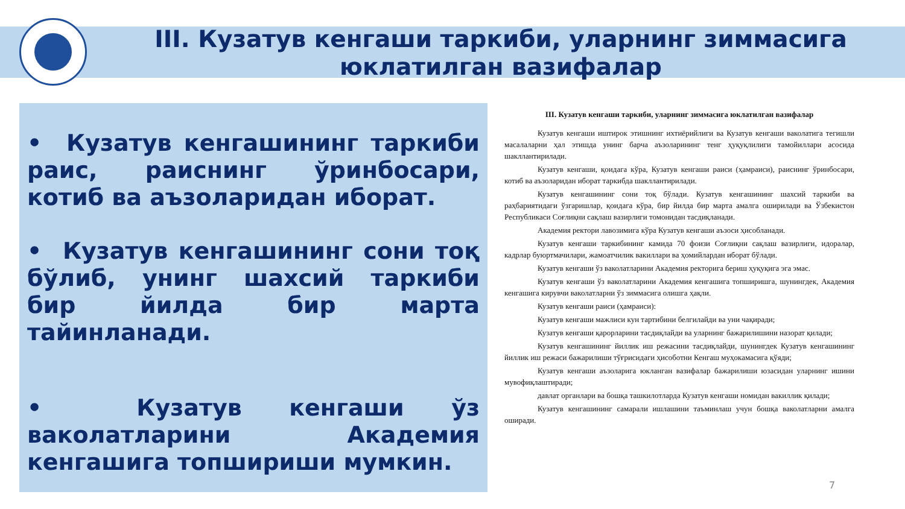III. Кузатув кенгаши таркиби, уларнинг зиммасига юклатилган вазифалар
• Кузатув кенгашининг таркиби раис, раиснинг ўринбосари, котиб ва аъзоларидан иборат.
• Кузатув кенгашининг сони тоқ бўлиб, унинг шахсий таркиби бир йилда бир марта тайинланади.
• Кузатув кенгаши ўз ваколатларини Академия кенгашига топшириши мумкин.
III. Кузатув кенгаши таркиби, уларнинг зиммасига юклатилган вазифалар
Кузатув кенгаши иштирок этишнинг ихтиёрийлиги ва Кузатув кенгаши ваколатига тегишли масалаларни ҳал этишда унинг барча аъзоларининг тенг ҳуқуқлилиги тамойиллари асосида шакллантирилади.
Кузатув кенгаши, қоидага кўра, Кузатув кенгаши раиси (ҳамраиси), раиснинг ўринбосари, котиб ва аъзоларидан иборат таркибда шакллантирилади.
Кузатув кенгашининг сони тоқ бўлади. Кузатув кенгашининг шахсий таркиби ва раҳбариятидаги ўзгаришлар, қоидага кўра, бир йилда бир марта амалга оширилади ва Ўзбекистон Республикаси Соғлиқни сақлаш вазирлиги томонидан тасдиқланади.
Академия ректори лавозимига кўра Кузатув кенгаши аъзоси ҳисобланади.
Кузатув кенгаши таркибининг камида 70 фоизи Соғлиқни сақлаш вазирлиги, идоралар, кадрлар буюртмачилари, жамоатчилик вакиллари ва ҳомийлардан иборат бўлади.
Кузатув кенгаши ўз ваколатларини Академия ректорига бериш ҳуқуқига эга эмас.
Кузатув кенгаши ўз ваколатларини Академия кенгашига топширишга, шунингдек, Академия кенгашига кирувчи ваколатларни ўз зиммасига олишга ҳақли.
Кузатув кенгаши раиси (ҳамраиси):
Кузатув кенгаши мажлиси кун тартибини белгилайди ва уни чақиради;
Кузатув кенгаши қарорларини тасдиқлайди ва уларнинг бажарилишини назорат қилади;
Кузатув кенгашининг йиллик иш режасини тасдиқлайди, шунингдек Кузатув кенгашининг йиллик иш режаси бажарилиши тўғрисидаги ҳисоботни Кенгаш муҳокамасига қўяди;
Кузатув кенгаши аъзоларига юкланган вазифалар бажарилиши юзасидан уларнинг ишини мувофиқлаштиради;
давлат органлари ва бошқа ташкилотларда Кузатув кенгаши номидан вакиллик қилади;
Кузатув кенгашининг самарали ишлашини таъминлаш учун бошқа ваколатларни амалга оширади.
7